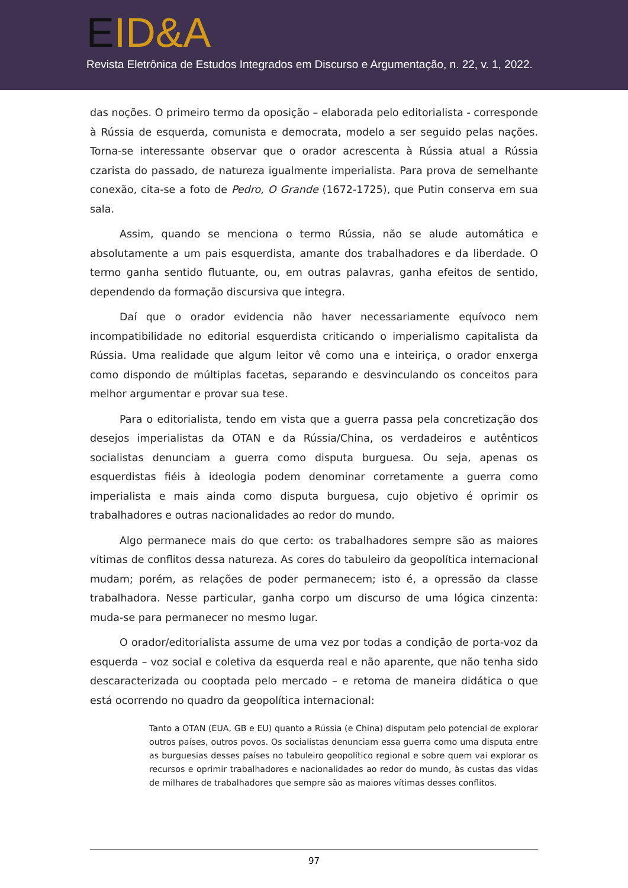EID&A
Revista Eletrônica de Estudos Integrados em Discurso e Argumentação, n. 22, v. 1, 2022.
das noções. O primeiro termo da oposição – elaborada pelo editorialista - corresponde à Rússia de esquerda, comunista e democrata, modelo a ser seguido pelas nações. Torna-se interessante observar que o orador acrescenta à Rússia atual a Rússia czarista do passado, de natureza igualmente imperialista. Para prova de semelhante conexão, cita-se a foto de Pedro, O Grande (1672-1725), que Putin conserva em sua sala.
Assim, quando se menciona o termo Rússia, não se alude automática e absolutamente a um pais esquerdista, amante dos trabalhadores e da liberdade. O termo ganha sentido flutuante, ou, em outras palavras, ganha efeitos de sentido, dependendo da formação discursiva que integra.
Daí que o orador evidencia não haver necessariamente equívoco nem incompatibilidade no editorial esquerdista criticando o imperialismo capitalista da Rússia. Uma realidade que algum leitor vê como una e inteiriça, o orador enxerga como dispondo de múltiplas facetas, separando e desvinculando os conceitos para melhor argumentar e provar sua tese.
Para o editorialista, tendo em vista que a guerra passa pela concretização dos desejos imperialistas da OTAN e da Rússia/China, os verdadeiros e autênticos socialistas denunciam a guerra como disputa burguesa. Ou seja, apenas os esquerdistas fiéis à ideologia podem denominar corretamente a guerra como imperialista e mais ainda como disputa burguesa, cujo objetivo é oprimir os trabalhadores e outras nacionalidades ao redor do mundo.
Algo permanece mais do que certo: os trabalhadores sempre são as maiores vítimas de conflitos dessa natureza. As cores do tabuleiro da geopolítica internacional mudam; porém, as relações de poder permanecem; isto é, a opressão da classe trabalhadora. Nesse particular, ganha corpo um discurso de uma lógica cinzenta: muda-se para permanecer no mesmo lugar.
O orador/editorialista assume de uma vez por todas a condição de porta-voz da esquerda – voz social e coletiva da esquerda real e não aparente, que não tenha sido descaracterizada ou cooptada pelo mercado – e retoma de maneira didática o que está ocorrendo no quadro da geopolítica internacional:
Tanto a OTAN (EUA, GB e EU) quanto a Rússia (e China) disputam pelo potencial de explorar outros países, outros povos. Os socialistas denunciam essa guerra como uma disputa entre as burguesias desses países no tabuleiro geopolítico regional e sobre quem vai explorar os recursos e oprimir trabalhadores e nacionalidades ao redor do mundo, às custas das vidas de milhares de trabalhadores que sempre são as maiores vítimas desses conflitos.
97